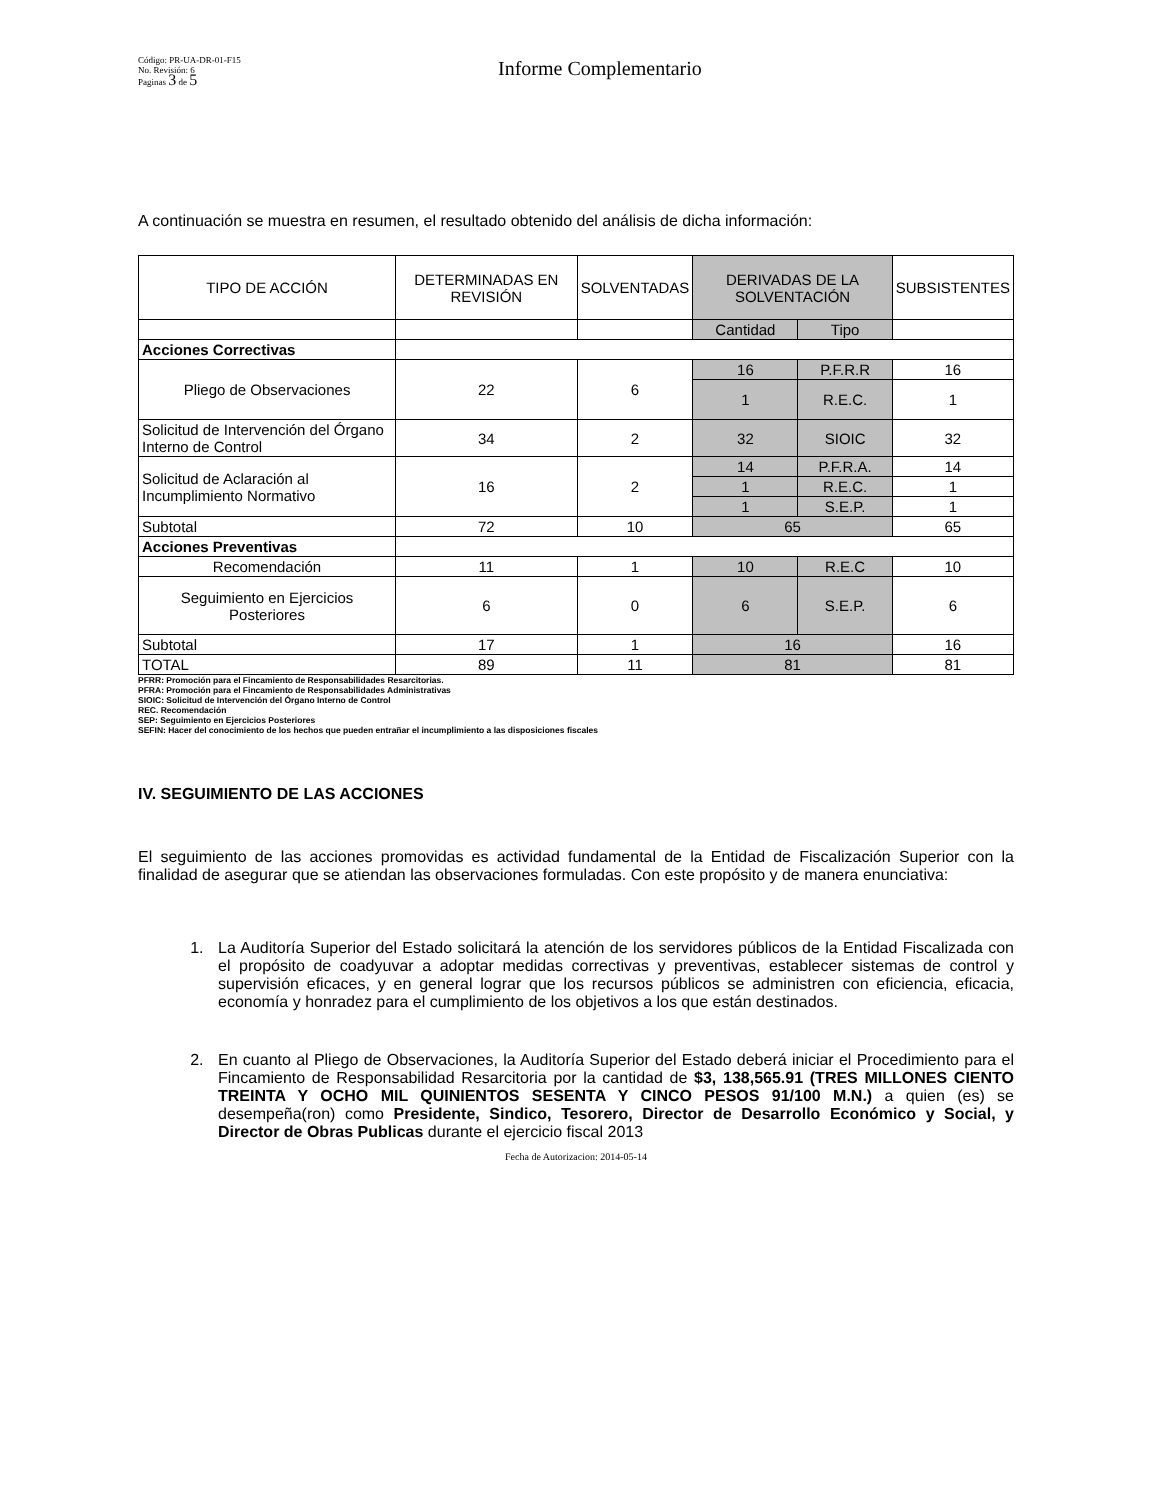Código: PR-UA-DR-01-F15
No. Revisión: 6
Paginas 3 de 5
Informe Complementario
A continuación se muestra en resumen, el resultado obtenido del análisis de dicha información:
| TIPO DE ACCIÓN | DETERMINADAS EN REVISIÓN | SOLVENTADAS | DERIVADAS DE LA SOLVENTACIÓN | | SUBSISTENTES |
| --- | --- | --- | --- | --- | --- |
| | | | Cantidad | Tipo | |
| Acciones Correctivas | | | | | |
| Pliego de Observaciones | 22 | 6 | 16 | P.F.R.R | 16 |
| | | | 1 | R.E.C. | 1 |
| Solicitud de Intervención del Órgano Interno de Control | 34 | 2 | 32 | SIOIC | 32 |
| Solicitud de Aclaración al Incumplimiento Normativo | 16 | 2 | 14 | P.F.R.A. | 14 |
| | | | 1 | R.E.C. | 1 |
| | | | 1 | S.E.P. | 1 |
| Subtotal | 72 | 10 | 65 | | 65 |
| Acciones Preventivas | | | | | |
| Recomendación | 11 | 1 | 10 | R.E.C | 10 |
| Seguimiento en Ejercicios Posteriores | 6 | 0 | 6 | S.E.P. | 6 |
| Subtotal | 17 | 1 | 16 | | 16 |
| TOTAL | 89 | 11 | 81 | | 81 |
PFRR: Promoción para el Fincamiento de Responsabilidades Resarcitorias.
PFRA: Promoción para el Fincamiento de Responsabilidades Administrativas
SIOIC: Solicitud de Intervención del Órgano Interno de Control
REC. Recomendación
SEP: Seguimiento en Ejercicios Posteriores
SEFIN: Hacer del conocimiento de los hechos que pueden entrañar el incumplimiento a las disposiciones fiscales
IV. SEGUIMIENTO DE LAS ACCIONES
El seguimiento de las acciones promovidas es actividad fundamental de la Entidad de Fiscalización Superior con la finalidad de asegurar que se atiendan las observaciones formuladas. Con este propósito y de manera enunciativa:
1. La Auditoría Superior del Estado solicitará la atención de los servidores públicos de la Entidad Fiscalizada con el propósito de coadyuvar a adoptar medidas correctivas y preventivas, establecer sistemas de control y supervisión eficaces, y en general lograr que los recursos públicos se administren con eficiencia, eficacia, economía y honradez para el cumplimiento de los objetivos a los que están destinados.
2. En cuanto al Pliego de Observaciones, la Auditoría Superior del Estado deberá iniciar el Procedimiento para el Fincamiento de Responsabilidad Resarcitoria por la cantidad de $3, 138,565.91 (TRES MILLONES CIENTO TREINTA Y OCHO MIL QUINIENTOS SESENTA Y CINCO PESOS 91/100 M.N.) a quien (es) se desempeña(ron) como Presidente, Sindico, Tesorero, Director de Desarrollo Económico y Social, y Director de Obras Publicas durante el ejercicio fiscal 2013
Fecha de Autorizacion: 2014-05-14